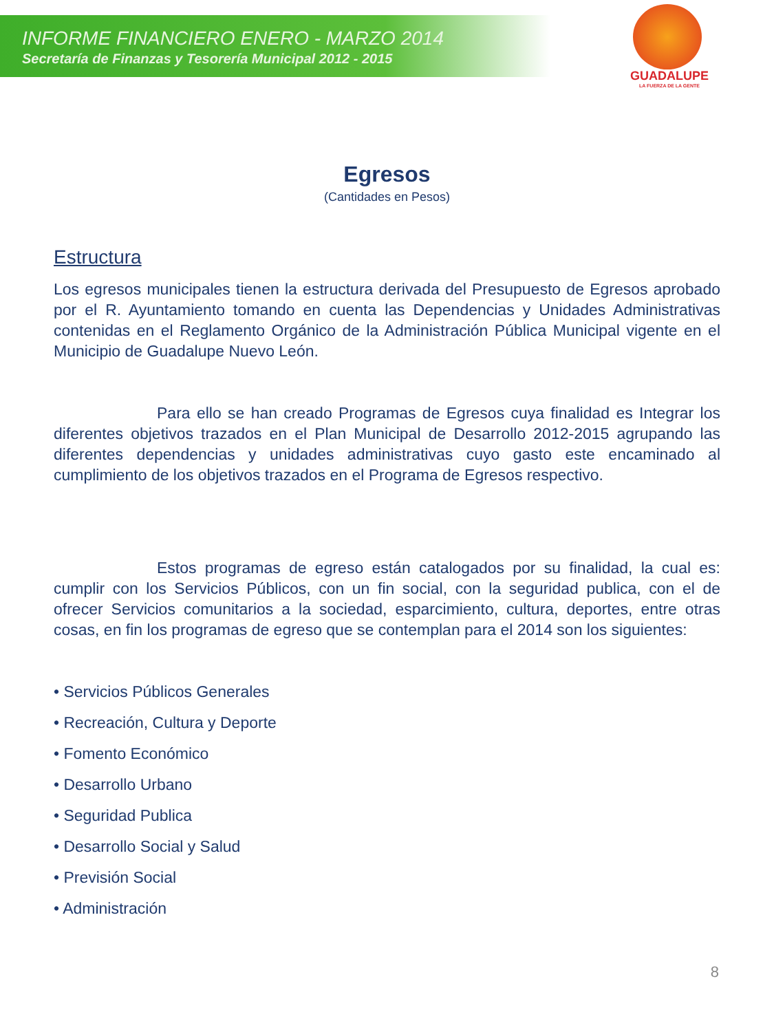INFORME FINANCIERO ENERO - MARZO 2014
Secretaría de Finanzas y Tesorería Municipal 2012 - 2015
GUADALUPE
LA FUERZA DE LA GENTE
Egresos
(Cantidades en Pesos)
Estructura
Los egresos municipales tienen la estructura derivada del Presupuesto de Egresos aprobado por el R. Ayuntamiento tomando en cuenta las Dependencias y Unidades Administrativas contenidas en el Reglamento Orgánico de la Administración Pública Municipal vigente en el Municipio de Guadalupe Nuevo León.
Para ello se han creado Programas de Egresos cuya finalidad es Integrar los diferentes objetivos trazados en el Plan Municipal de Desarrollo 2012-2015 agrupando las diferentes dependencias y unidades administrativas cuyo gasto este encaminado al cumplimiento de los objetivos trazados en el Programa de Egresos respectivo.
Estos programas de egreso están catalogados por su finalidad, la cual es: cumplir con los Servicios Públicos, con un fin social, con la seguridad publica, con el de ofrecer Servicios comunitarios a la sociedad, esparcimiento, cultura, deportes, entre otras cosas, en fin los programas de egreso que se contemplan para el 2014 son los siguientes:
• Servicios Públicos Generales
• Recreación, Cultura y Deporte
• Fomento Económico
• Desarrollo Urbano
• Seguridad Publica
• Desarrollo Social y Salud
• Previsión Social
• Administración
8